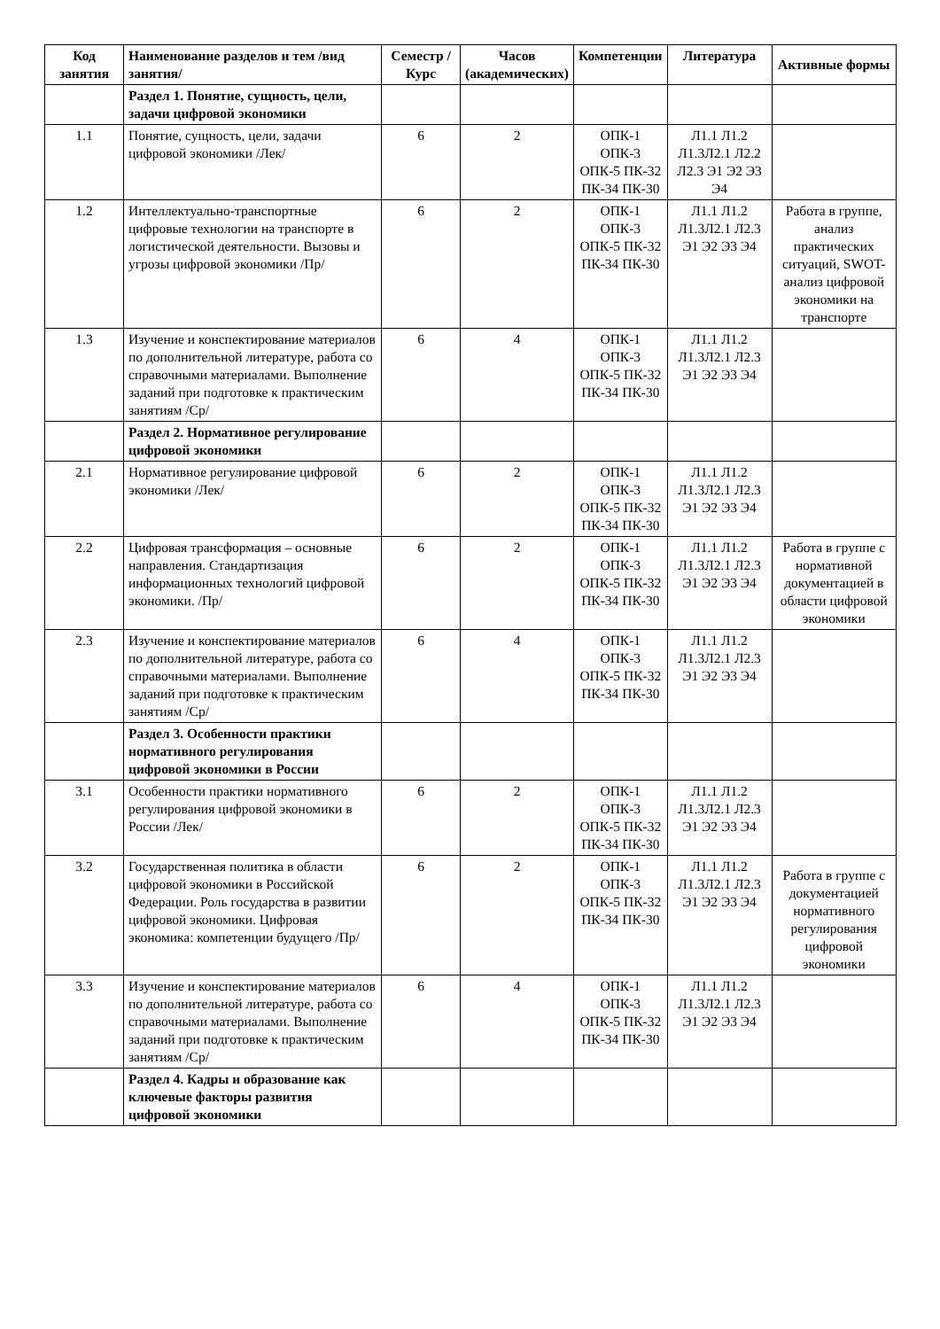| Код занятия | Наименование разделов и тем /вид занятия/ | Семестр / Курс | Часов (академических) | Компетенции | Литература | Активные формы |
| --- | --- | --- | --- | --- | --- | --- |
| | Раздел 1. Понятие, сущность, цели, задачи цифровой экономики | | | | | |
| 1.1 | Понятие, сущность, цели, задачи цифровой экономики /Лек/ | 6 | 2 | ОПК-1 ОПК-3 ОПК-5 ПК-32 ПК-34 ПК-30 | Л1.1 Л1.2 Л1.3Л2.1 Л2.2 Л2.3 Э1 Э2 Э3 Э4 | |
| 1.2 | Интеллектуально-транспортные цифровые технологии на транспорте в логистической деятельности. Вызовы и угрозы цифровой экономики /Пр/ | 6 | 2 | ОПК-1 ОПК-3 ОПК-5 ПК-32 ПК-34 ПК-30 | Л1.1 Л1.2 Л1.3Л2.1 Л2.3 Э1 Э2 Э3 Э4 | Работа в группе, анализ практических ситуаций, SWOT-анализ цифровой экономики на транспорте |
| 1.3 | Изучение и конспектирование материалов по дополнительной литературе, работа со справочными материалами. Выполнение заданий при подготовке к практическим занятиям /Ср/ | 6 | 4 | ОПК-1 ОПК-3 ОПК-5 ПК-32 ПК-34 ПК-30 | Л1.1 Л1.2 Л1.3Л2.1 Л2.3 Э1 Э2 Э3 Э4 | |
| | Раздел 2. Нормативное регулирование цифровой экономики | | | | | |
| 2.1 | Нормативное регулирование цифровой экономики /Лек/ | 6 | 2 | ОПК-1 ОПК-3 ОПК-5 ПК-32 ПК-34 ПК-30 | Л1.1 Л1.2 Л1.3Л2.1 Л2.3 Э1 Э2 Э3 Э4 | |
| 2.2 | Цифровая трансформация – основные направления. Стандартизация информационных технологий цифровой экономики. /Пр/ | 6 | 2 | ОПК-1 ОПК-3 ОПК-5 ПК-32 ПК-34 ПК-30 | Л1.1 Л1.2 Л1.3Л2.1 Л2.3 Э1 Э2 Э3 Э4 | Работа в группе с нормативной документацией в области цифровой экономики |
| 2.3 | Изучение и конспектирование материалов по дополнительной литературе, работа со справочными материалами. Выполнение заданий при подготовке к практическим занятиям /Ср/ | 6 | 4 | ОПК-1 ОПК-3 ОПК-5 ПК-32 ПК-34 ПК-30 | Л1.1 Л1.2 Л1.3Л2.1 Л2.3 Э1 Э2 Э3 Э4 | |
| | Раздел 3. Особенности практики нормативного регулирования цифровой экономики в России | | | | | |
| 3.1 | Особенности практики нормативного регулирования цифровой экономики в России /Лек/ | 6 | 2 | ОПК-1 ОПК-3 ОПК-5 ПК-32 ПК-34 ПК-30 | Л1.1 Л1.2 Л1.3Л2.1 Л2.3 Э1 Э2 Э3 Э4 | |
| 3.2 | Государственная политика в области цифровой экономики в Российской Федерации. Роль государства в развитии цифровой экономики. Цифровая экономика: компетенции будущего /Пр/ | 6 | 2 | ОПК-1 ОПК-3 ОПК-5 ПК-32 ПК-34 ПК-30 | Л1.1 Л1.2 Л1.3Л2.1 Л2.3 Э1 Э2 Э3 Э4 | Работа в группе с документацией нормативного регулирования цифровой экономики |
| 3.3 | Изучение и конспектирование материалов по дополнительной литературе, работа со справочными материалами. Выполнение заданий при подготовке к практическим занятиям /Ср/ | 6 | 4 | ОПК-1 ОПК-3 ОПК-5 ПК-32 ПК-34 ПК-30 | Л1.1 Л1.2 Л1.3Л2.1 Л2.3 Э1 Э2 Э3 Э4 | |
| | Раздел 4. Кадры и образование как ключевые факторы развития цифровой экономики | | | | | |